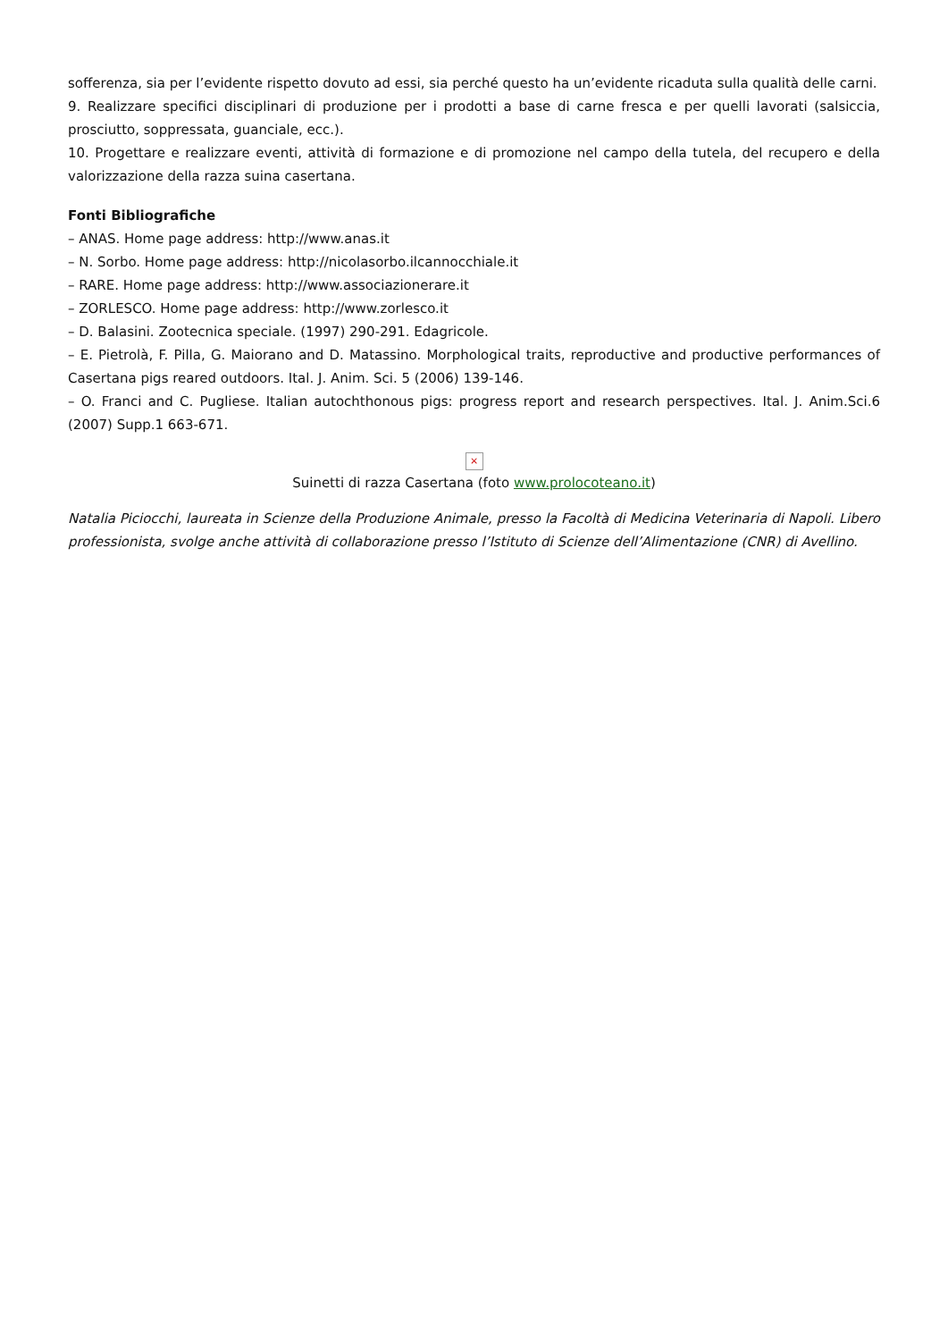sofferenza, sia per l’evidente rispetto dovuto ad essi, sia perché questo ha un’evidente ricaduta sulla qualità delle carni.
9. Realizzare specifici disciplinari di produzione per i prodotti a base di carne fresca e per quelli lavorati (salsiccia, prosciutto, soppressata, guanciale, ecc.).
10. Progettare e realizzare eventi, attività di formazione e di promozione nel campo della tutela, del recupero e della valorizzazione della razza suina casertana.
Fonti Bibliografiche
– ANAS. Home page address: http://www.anas.it
– N. Sorbo. Home page address: http://nicolasorbo.ilcannocchiale.it
– RARE. Home page address: http://www.associazionerare.it
– ZORLESCO. Home page address: http://www.zorlesco.it
– D. Balasini. Zootecnica speciale. (1997) 290-291. Edagricole.
– E. Pietrolà, F. Pilla, G. Maiorano and D. Matassino. Morphological traits, reproductive and productive performances of Casertana pigs reared outdoors. Ital. J. Anim. Sci. 5 (2006) 139-146.
– O. Franci and C. Pugliese. Italian autochthonous pigs: progress report and research perspectives. Ital. J. Anim.Sci.6 (2007) Supp.1 663-671.
×
Suinetti di razza Casertana (foto www.prolocoteano.it)
Natalia Piciocchi, laureata in Scienze della Produzione Animale, presso la Facoltà di Medicina Veterinaria di Napoli. Libero professionista, svolge anche attività di collaborazione presso l’Istituto di Scienze dell’Alimentazione (CNR) di Avellino.